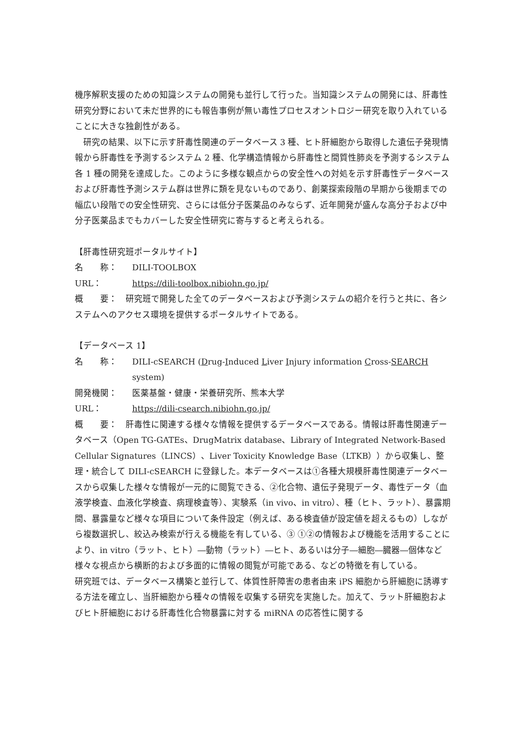機序解釈支援のための知識システムの開発も並行して行った。当知識システムの開発には、肝毒性研究分野において未だ世界的にも報告事例が無い毒性プロセスオントロジー研究を取り入れていることに大きな独創性がある。
研究の結果、以下に示す肝毒性関連のデータベース 3 種、ヒト肝細胞から取得した遺伝子発現情報から肝毒性を予測するシステム 2 種、化学構造情報から肝毒性と間質性肺炎を予測するシステム各 1 種の開発を達成した。このように多様な観点からの安全性への対処を示す肝毒性データベースおよび肝毒性予測システム群は世界に類を見ないものであり、創薬探索段階の早期から後期までの幅広い段階での安全性研究、さらには低分子医薬品のみならず、近年開発が盛んな高分子および中分子医薬品までもカバーした安全性研究に寄与すると考えられる。
【肝毒性研究班ポータルサイト】
名　　称： DILI-TOOLBOX
URL： https://dili-toolbox.nibiohn.go.jp/
概　　要：　研究班で開発した全てのデータベースおよび予測システムの紹介を行うと共に、各システムへのアクセス環境を提供するポータルサイトである。
【データベース 1】
名　　称： DILI-cSEARCH (Drug-Induced Liver Injury information Cross-SEARCH system)
開発機関： 医薬基盤・健康・栄養研究所、熊本大学
URL： https://dili-csearch.nibiohn.go.jp/
概　　要：　肝毒性に関連する様々な情報を提供するデータベースである。情報は肝毒性関連データベース（Open TG-GATEs、DrugMatrix database、Library of Integrated Network-Based Cellular Signatures（LINCS）、Liver Toxicity Knowledge Base（LTKB））から収集し、整理・統合して DILI-cSEARCH に登録した。本データベースは①各種大規模肝毒性関連データベースから収集した様々な情報が一元的に閲覧できる、②化合物、遺伝子発現データ、毒性データ（血液学検査、血液化学検査、病理検査等）、実験系（in vivo、in vitro）、種（ヒト、ラット）、暴露期間、暴露量など様々な項目について条件設定（例えば、ある検査値が設定値を超えるもの）しながら複数選択し、絞込み検索が行える機能を有している、③ ①②の情報および機能を活用することにより、in vitro（ラット、ヒト）―動物（ラット）―ヒト、あるいは分子―細胞―臓器―個体など様々な視点から横断的および多面的に情報の閲覧が可能である、などの特徴を有している。
研究班では、データベース構築と並行して、体質性肝障害の患者由来 iPS 細胞から肝細胞に誘導する方法を確立し、当肝細胞から種々の情報を収集する研究を実施した。加えて、ラット肝細胞およびヒト肝細胞における肝毒性化合物暴露に対する miRNA の応答性に関する